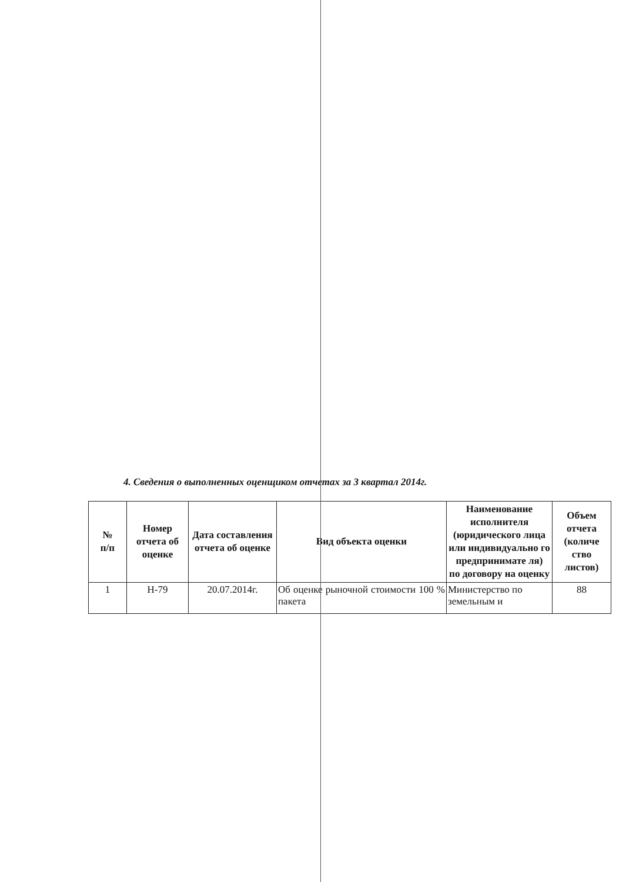4. Сведения о выполненных оценщиком отчетах за 3 квартал 2014г.
| № п/п | Номер отчета об оценке | Дата составления отчета об оценке | Вид объекта оценки | Наименование исполнителя (юридического лица или индивидуально го предпринимате ля) по договору на оценку | Объем отчета (количе ство листов) |
| --- | --- | --- | --- | --- | --- |
| 1 | Н-79 | 20.07.2014г. | Об оценке рыночной стоимости 100 % пакета | Министерство по земельным и | 88 |